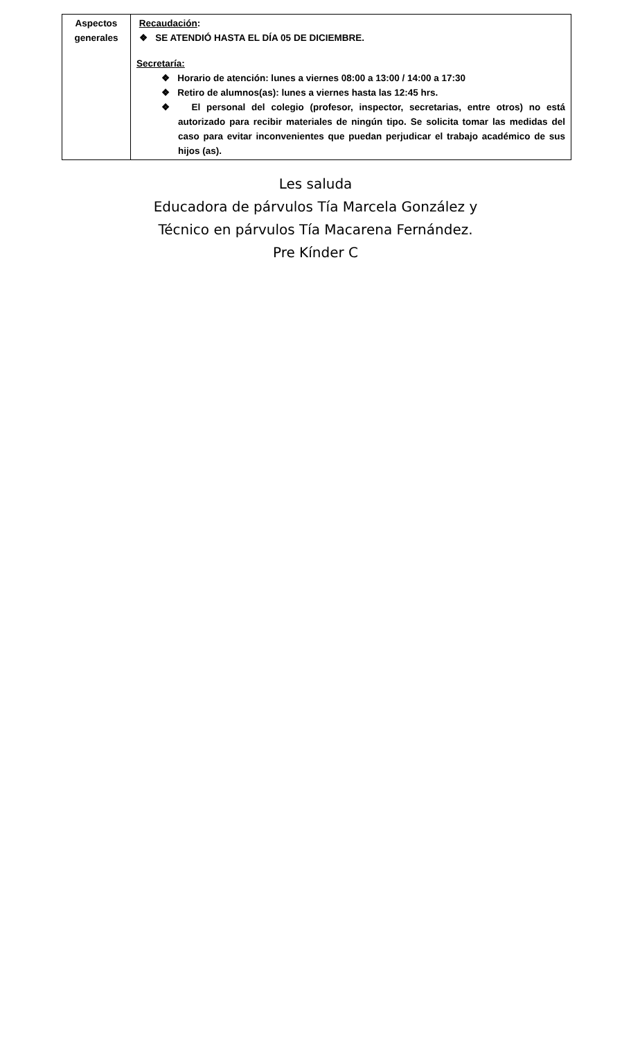| Aspectos generales | Recaudación : ❖ SE ATENDIÓ HASTA EL DÍA 05 DE DICIEMBRE. Secretaría: ❖ Horario de atención: lunes a viernes 08:00 a 13:00 / 14:00 a 17:30 ❖ Retiro de alumnos(as): lunes a viernes hasta las 12:45 hrs. ❖ El personal del colegio (profesor, inspector, secretarias, entre otros) no está autorizado para recibir materiales de ningún tipo. Se solicita tomar las medidas del caso para evitar inconvenientes que puedan perjudicar el trabajo académico de sus hijos (as). |
Les saluda
Educadora de párvulos Tía Marcela González y
Técnico en párvulos Tía Macarena Fernández.
Pre Kínder C